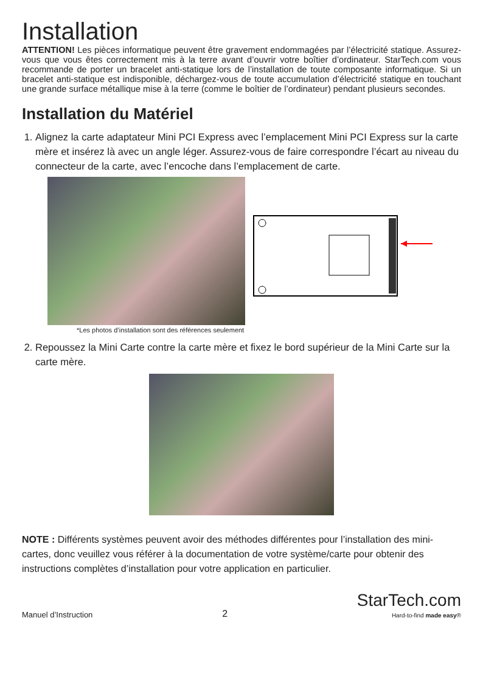Installation
ATTENTION! Les pièces informatique peuvent être gravement endommagées par l’électricité statique. Assurez-vous que vous êtes correctement mis à la terre avant d’ouvrir votre boîtier d’ordinateur. StarTech.com vous recommande de porter un bracelet anti-statique lors de l’installation de toute composante informatique. Si un bracelet anti-statique est indisponible, déchargez-vous de toute accumulation d’électricité statique en touchant une grande surface métallique mise à la terre (comme le boîtier de l’ordinateur) pendant plusieurs secondes.
Installation du Matériel
1. Alignez la carte adaptateur Mini PCI Express avec l’emplacement Mini PCI Express sur la carte mère et insérez là avec un angle léger. Assurez-vous de faire correspondre l’écart au niveau du connecteur de la carte, avec l’encoche dans l’emplacement de carte.
*Les photos d’installation sont des références seulement
2. Repoussez la Mini Carte contre la carte mère et fixez le bord supérieur de la Mini Carte sur la carte mère.
NOTE : Différents systèmes peuvent avoir des méthodes différentes pour l’installation des mini-cartes, donc veuillez vous référer à la documentation de votre système/carte pour obtenir des instructions complètes d’installation pour votre application en particulier.
Manuel d’Instruction 2 StarTech.com
Hard-to-find made easy®